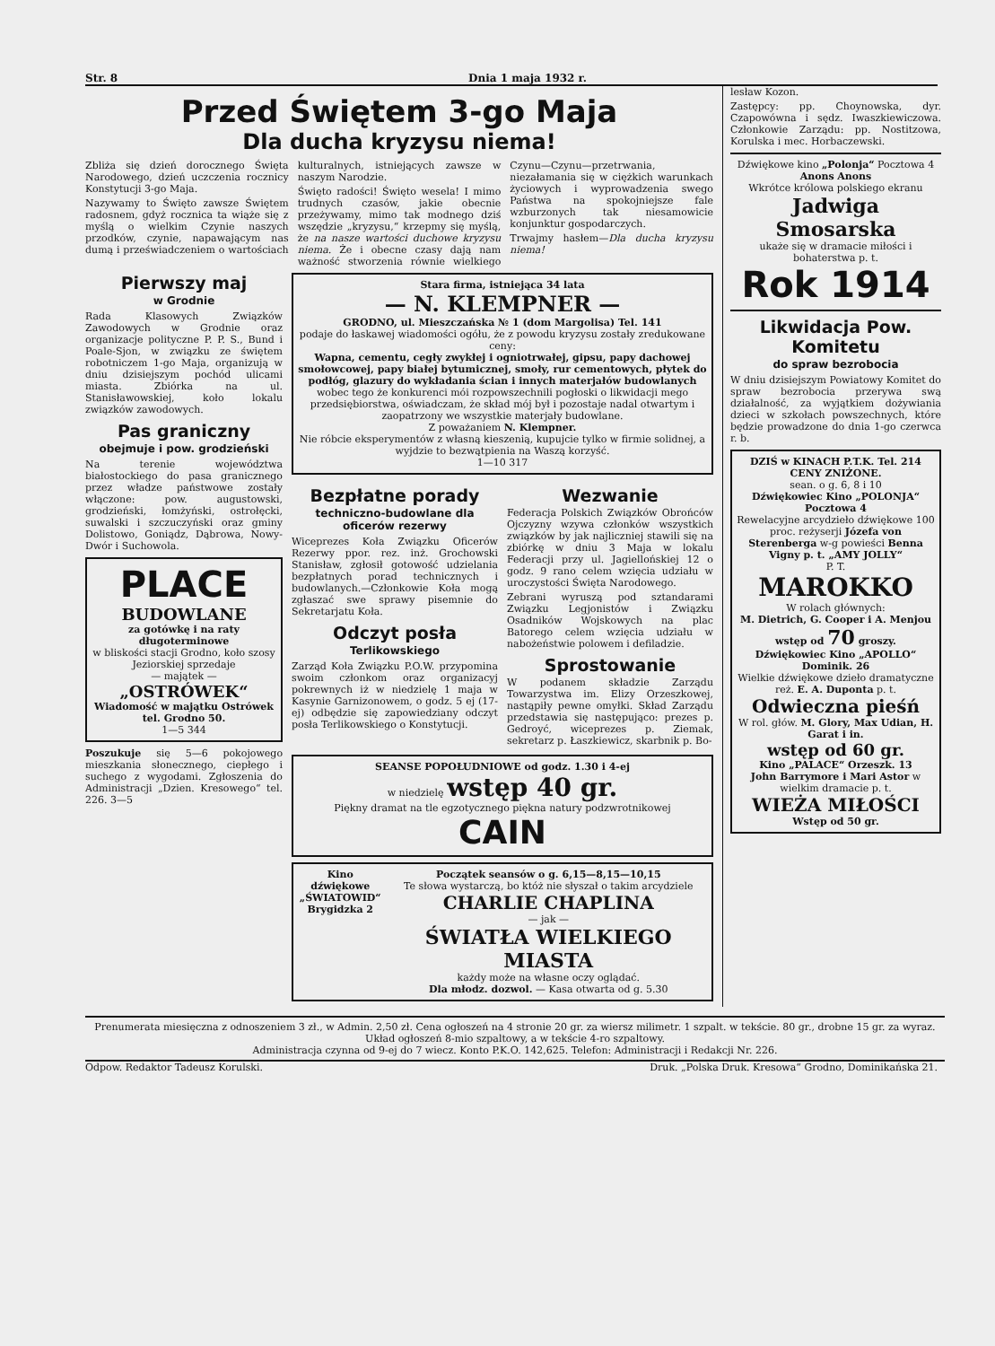Str. 8 Dnia 1 maja 1932 r.
Przed Świętem 3-go Maja
Dla ducha kryzysu niema!
Zbliża się dzień dorocznego Święta Narodowego, dzień uczczenia rocznicy Konstytucji 3-go Maja.
Nazywamy to Święto zawsze Świętem radosnem, gdyż rocznica ta wiąże się z myślą o wielkim Czynie naszych przodków, czynie, napawającym nas dumą i przeświadczeniem o wartościach kulturalnych, istniejących zawsze w naszym Narodzie.
Święto radości! Święto wesela! I mimo trudnych czasów, jakie obecnie przeżywamy, mimo tak modnego dziś wszędzie „kryzysu,“ krzepmy się myślą, że na nasze wartości duchowe kryzysu niema. Że i obecne czasy dają nam ważność stworzenia równie wielkiego Czynu—Czynu—przetrwania, niezałamania się w ciężkich warunkach życiowych i wyprowadzenia swego Państwa na spokojniejsze fale wzburzonych tak niesamowicie konjunktur gospodarczych.
Trwajmy hasłem—Dla ducha kryzysu niema!
Pierwszy maj
w Grodnie
Rada Klasowych Związków Zawodowych w Grodnie oraz organizacje polityczne P. P. S., Bund i Poale-Sjon, w związku ze świętem robotniczem 1-go Maja, organizują w dniu dzisiejszym pochód ulicami miasta. Zbiórka na ul. Stanisławowskiej, koło lokalu związków zawodowych.
Pas graniczny
obejmuje i pow. grodzieński
Na terenie województwa białostockiego do pasa granicznego przez władze państwowe zostały włączone: pow. augustowski, grodzieński, łomżyński, ostrołęcki, suwalski i szczuczyński oraz gminy Dolistowo, Goniądz, Dąbrowa, Nowy-Dwór i Suchowola.
PLACE
BUDOWLANE
za gotówkę i na raty długoterminowe
w bliskości stacji Grodno, koło szosy Jeziorskiej sprzedaje
— majątek —
„OSTRÓWEK“
Wiadomość w majątku Ostrówek tel. Grodno 50.
1—5 344
Poszukuje się 5—6 pokojowego mieszkania słonecznego, ciepłego i suchego z wygodami. Zgłoszenia do Administracji „Dzien. Kresowego“ tel. 226. 3—5
Stara firma, istniejąca 34 lata
— N. KLEMPNER —
GRODNO, ul. Mieszczańska № 1 (dom Margolisa) Tel. 141
podaje do łaskawej wiadomości ogółu, że z powodu kryzysu zostały zredukowane ceny:
Wapna, cementu, cegły zwykłej i ogniotrwałej, gipsu, papy dachowej smołowcowej, papy białej bytumicznej, smoły, rur cementowych, płytek do podłóg, glazury do wykładania ścian i innych materjałów budowlanych
wobec tego że konkurenci mói rozpowszechnili pogłoski o likwidacji mego przedsiębiorstwa, oświadczam, że skład mój był i pozostaje nadal otwartym i zaopatrzony we wszystkie materjały budowlane.
Z poważaniem N. Klempner.
Nie róbcie eksperymentów z własną kieszenią, kupujcie tylko w firmie solidnej, a wyjdzie to bezwątpienia na Waszą korzyść.
1—10 317
Bezpłatne porady
techniczno-budowlane dla oficerów rezerwy
Wiceprezes Koła Związku Oficerów Rezerwy ppor. rez. inż. Grochowski Stanisław, zgłosił gotowość udzielania bezpłatnych porad technicznych i budowlanych.—Członkowie Koła mogą zgłaszać swe sprawy pisemnie do Sekretarjatu Koła.
Odczyt posła
Terlikowskiego
Zarząd Koła Związku P.O.W. przypomina swoim członkom oraz organizacyj pokrewnych iż w niedzielę 1 maja w Kasynie Garnizonowem, o godz. 5 ej (17-ej) odbędzie się zapowiedziany odczyt posła Terlikowskiego o Konstytucji.
Wezwanie
Federacja Polskich Związków Obrońców Ojczyzny wzywa członków wszystkich związków by jak najliczniej stawili się na zbiórkę w dniu 3 Maja w lokalu Federacji przy ul. Jagiellońskiej 12 o godz. 9 rano celem wzięcia udziału w uroczystości Święta Narodowego.
Zebrani wyruszą pod sztandarami Związku Legjonistów i Związku Osadników Wojskowych na plac Batorego celem wzięcia udziału w nabożeństwie polowem i defiladzie.
Sprostowanie
W podanem składzie Zarządu Towarzystwa im. Elizy Orzeszkowej, nastąpiły pewne omyłki. Skład Zarządu przedstawia się następująco: prezes p. Gedroyć, wiceprezes p. Ziemak, sekretarz p. Łaszkiewicz, skarbnik p. Bo-
SEANSE POPOŁUDNIOWE od godz. 1.30 i 4-ej
w niedzielę wstęp 40 gr.
Piękny dramat na tle egzotycznego piękna natury podzwrotnikowej CAIN
Kino dźwiękowe „ŚWIATOWID“
Brygidzka 2
Początek seansów o g. 6,15—8,15—10,15
Te słowa wystarczą, bo któż nie słyszał o takim arcydziele CHARLIE CHAPLINA
— jak —
ŚWIATŁA WIELKIEGO MIASTA
każdy może na własne oczy oglądać.
Dla młodz. dozwol. — Kasa otwarta od g. 5.30
lesław Kozon.
Zastępcy: pp. Choynowska, dyr. Czapowówna i sędz. Iwaszkiewiczowa. Członkowie Zarządu: pp. Nostitzowa, Korulska i mec. Horbaczewski.
Dźwiękowe kino „Polonja“ Pocztowa 4
Anons Anons
Wkrótce królowa polskiego ekranu
Jadwiga Smosarska
ukaże się w dramacie miłości i bohaterstwa p. t.
Rok 1914
Likwidacja Pow. Komitetu
do spraw bezrobocia
W dniu dzisiejszym Powiatowy Komitet do spraw bezrobocia przerywa swą działalność, za wyjątkiem dożywiania dzieci w szkołach powszechnych, które będzie prowadzone do dnia 1-go czerwca r. b.
DZIŚ w KINACH P.T.K. Tel. 214 CENY ZNIŻONE.
sean. o g. 6, 8 i 10
Dźwiękowiec Kino „POLONJA“ Pocztowa 4
Rewelacyjne arcydzieło dźwiękowe 100 proc. reżyserji Józefa von Sterenberga w-g powieści Benna Vigny p. t. „AMY JOLLY“
P. T.
MAROKKO
W rolach głównych:
M. Dietrich, G. Cooper i A. Menjou
wstęp od 70 groszy.
Dźwiękowiec Kino „APOLLO“ Dominik. 26
Wielkie dźwiękowe dzieło dramatyczne reż. E. A. Duponta p. t.
Odwieczna pieśń
W rol. głów. M. Glory, Max Udian, H. Garat i in.
wstęp od 60 gr.
Kino „PALACE“ Orzeszk. 13
John Barrymore i Mari Astor w wielkim dramacie p. t.
WIEŻA MIŁOŚCI
Wstęp od 50 gr.
Prenumerata miesięczna z odnoszeniem 3 zł., w Admin. 2,50 zł. Cena ogłoszeń na 4 stronie 20 gr. za wiersz milimetr. 1 szpalt. w tekście. 80 gr., drobne 15 gr. za wyraz. Układ ogłoszeń 8-mio szpaltowy, a w tekście 4-ro szpaltowy.
Administracja czynna od 9-ej do 7 wiecz. Konto P.K.O. 142,625. Telefon: Administracji i Redakcji Nr. 226.
Odpow. Redaktor Tadeusz Korulski. Druk. „Polska Druk. Kresowa“ Grodno, Dominikańska 21.